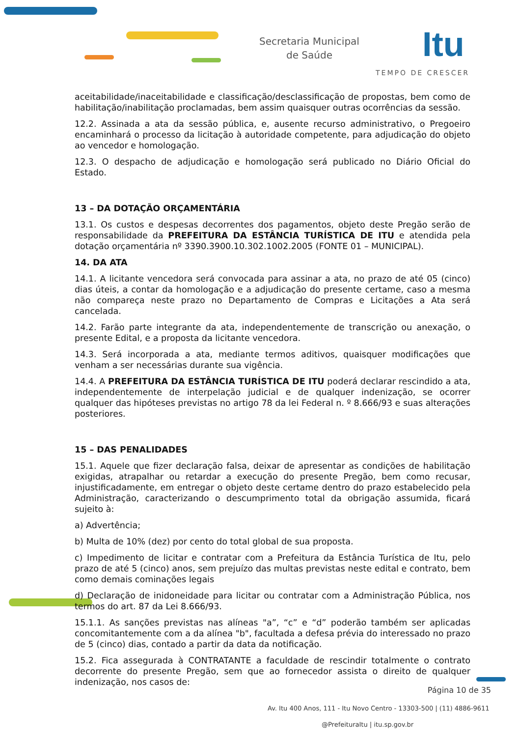Secretaria Municipal
de Saúde
Itu
TEMPO DE CRESCER
aceitabilidade/inaceitabilidade e classificação/desclassificação de propostas, bem como de habilitação/inabilitação proclamadas, bem assim quaisquer outras ocorrências da sessão.
12.2. Assinada a ata da sessão pública, e, ausente recurso administrativo, o Pregoeiro encaminhará o processo da licitação à autoridade competente, para adjudicação do objeto ao vencedor e homologação.
12.3. O despacho de adjudicação e homologação será publicado no Diário Oficial do Estado.
13 – DA DOTAÇÃO ORÇAMENTÁRIA
13.1. Os custos e despesas decorrentes dos pagamentos, objeto deste Pregão serão de responsabilidade da PREFEITURA DA ESTÂNCIA TURÍSTICA DE ITU e atendida pela dotação orçamentária nº 3390.3900.10.302.1002.2005 (FONTE 01 – MUNICIPAL).
14. DA ATA
14.1. A licitante vencedora será convocada para assinar a ata, no prazo de até 05 (cinco) dias úteis, a contar da homologação e a adjudicação do presente certame, caso a mesma não compareça neste prazo no Departamento de Compras e Licitações a Ata será cancelada.
14.2. Farão parte integrante da ata, independentemente de transcrição ou anexação, o presente Edital, e a proposta da licitante vencedora.
14.3. Será incorporada a ata, mediante termos aditivos, quaisquer modificações que venham a ser necessárias durante sua vigência.
14.4. A PREFEITURA DA ESTÂNCIA TURÍSTICA DE ITU poderá declarar rescindido a ata, independentemente de interpelação judicial e de qualquer indenização, se ocorrer qualquer das hipóteses previstas no artigo 78 da lei Federal n. º 8.666/93 e suas alterações posteriores.
15 – DAS PENALIDADES
15.1. Aquele que fizer declaração falsa, deixar de apresentar as condições de habilitação exigidas, atrapalhar ou retardar a execução do presente Pregão, bem como recusar, injustificadamente, em entregar o objeto deste certame dentro do prazo estabelecido pela Administração, caracterizando o descumprimento total da obrigação assumida, ficará sujeito à:
a) Advertência;
b) Multa de 10% (dez) por cento do total global de sua proposta.
c) Impedimento de licitar e contratar com a Prefeitura da Estância Turística de Itu, pelo prazo de até 5 (cinco) anos, sem prejuízo das multas previstas neste edital e contrato, bem como demais cominações legais
d) Declaração de inidoneidade para licitar ou contratar com a Administração Pública, nos termos do art. 87 da Lei 8.666/93.
15.1.1. As sanções previstas nas alíneas "a”, “c” e “d” poderão também ser aplicadas concomitantemente com a da alínea "b", facultada a defesa prévia do interessado no prazo de 5 (cinco) dias, contado a partir da data da notificação.
15.2. Fica assegurada à CONTRATANTE a faculdade de rescindir totalmente o contrato decorrente do presente Pregão, sem que ao fornecedor assista o direito de qualquer indenização, nos casos de:
Página 10 de 35
Av. Itu 400 Anos, 111 - Itu Novo Centro - 13303-500 | (11) 4886-9611
@PrefeituraItu | itu.sp.gov.br